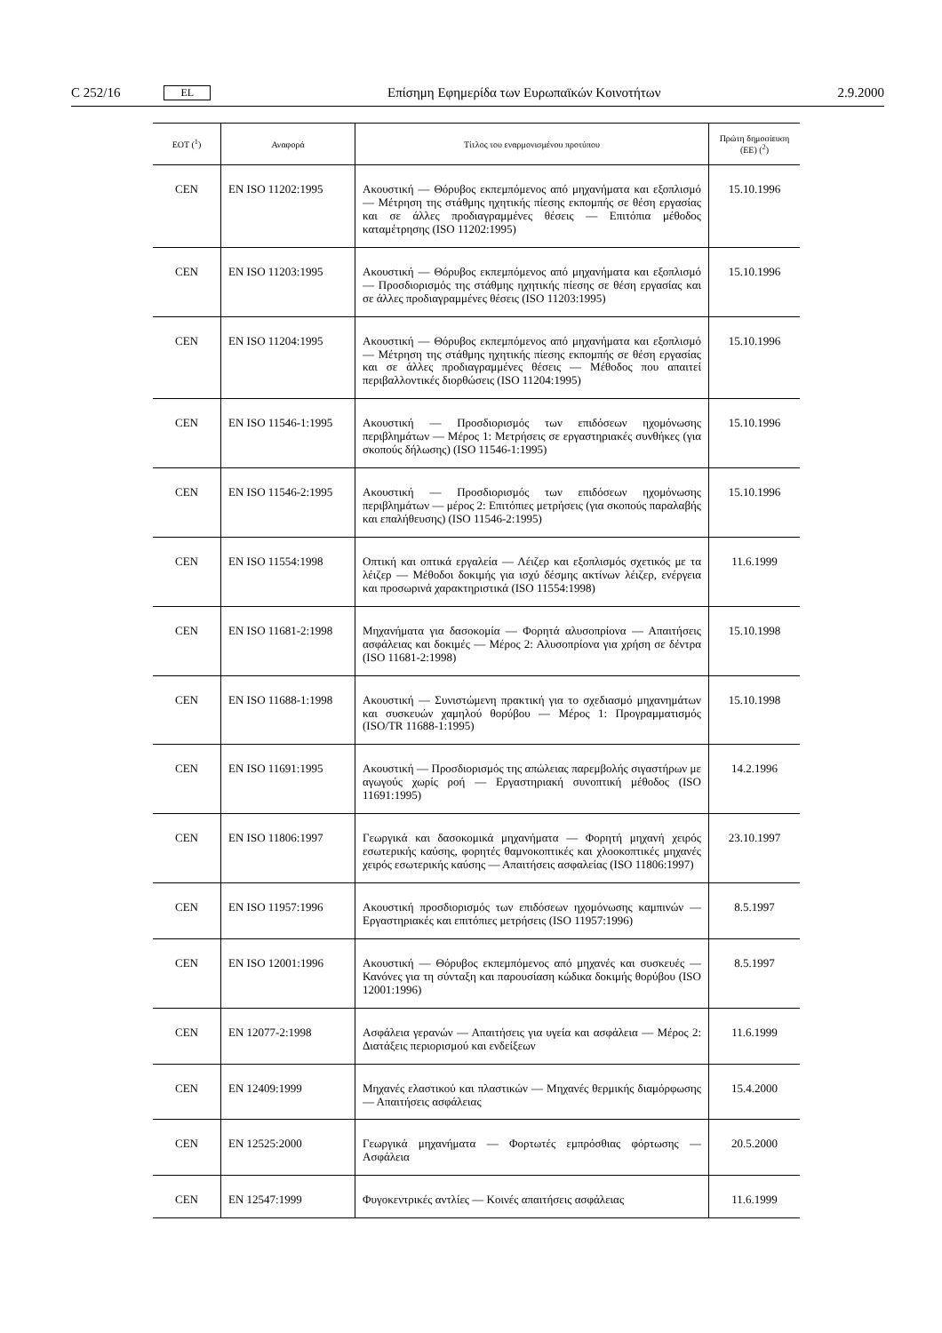C 252/16 EL Επίσημη Εφημερίδα των Ευρωπαϊκών Κοινοτήτων 2.9.2000
| ΕΟΤ (<sup>1</sup>) | Αναφορά | Τίτλος του εναρμονισμένου προτύπου | Πρώτη δημοσίευση (ΕΕ) (<sup>2</sup>) |
| --- | --- | --- | --- |
| CEN | EN ISO 11202:1995 | Ακουστική — Θόρυβος εκπεμπόμενος από μηχανήματα και εξοπλισμό — Μέτρηση της στάθμης ηχητικής πίεσης εκπομπής σε θέση εργασίας και σε άλλες προδιαγραμμένες θέσεις — Επιτόπια μέθοδος καταμέτρησης (ISO 11202:1995) | 15.10.1996 |
| CEN | EN ISO 11203:1995 | Ακουστική — Θόρυβος εκπεμπόμενος από μηχανήματα και εξοπλισμό — Προσδιορισμός της στάθμης ηχητικής πίεσης σε θέση εργασίας και σε άλλες προδιαγραμμένες θέσεις (ISO 11203:1995) | 15.10.1996 |
| CEN | EN ISO 11204:1995 | Ακουστική — Θόρυβος εκπεμπόμενος από μηχανήματα και εξοπλισμό — Μέτρηση της στάθμης ηχητικής πίεσης εκπομπής σε θέση εργασίας και σε άλλες προδιαγραμμένες θέσεις — Μέθοδος που απαιτεί περιβαλλοντικές διορθώσεις (ISO 11204:1995) | 15.10.1996 |
| CEN | EN ISO 11546-1:1995 | Ακουστική — Προσδιορισμός των επιδόσεων ηχομόνωσης περιβλημάτων — Μέρος 1: Μετρήσεις σε εργαστηριακές συνθήκες (για σκοπούς δήλωσης) (ISO 11546-1:1995) | 15.10.1996 |
| CEN | EN ISO 11546-2:1995 | Ακουστική — Προσδιορισμός των επιδόσεων ηχομόνωσης περιβλημάτων — μέρος 2: Επιτόπιες μετρήσεις (για σκοπούς παραλαβής και επαλήθευσης) (ISO 11546-2:1995) | 15.10.1996 |
| CEN | EN ISO 11554:1998 | Οπτική και οπτικά εργαλεία — Λέιζερ και εξοπλισμός σχετικός με τα λέιζερ — Μέθοδοι δοκιμής για ισχύ δέσμης ακτίνων λέιζερ, ενέργεια και προσωρινά χαρακτηριστικά (ISO 11554:1998) | 11.6.1999 |
| CEN | EN ISO 11681-2:1998 | Μηχανήματα για δασοκομία — Φορητά αλυσοπρίονα — Απαιτήσεις ασφάλειας και δοκιμές — Μέρος 2: Αλυσοπρίονα για χρήση σε δέντρα (ISO 11681-2:1998) | 15.10.1998 |
| CEN | EN ISO 11688-1:1998 | Ακουστική — Συνιστώμενη πρακτική για το σχεδιασμό μηχανημάτων και συσκευών χαμηλού θορύβου — Μέρος 1: Προγραμματισμός (ISO/TR 11688-1:1995) | 15.10.1998 |
| CEN | EN ISO 11691:1995 | Ακουστική — Προσδιορισμός της απώλειας παρεμβολής σιγαστήρων με αγωγούς χωρίς ροή — Εργαστηριακή συνοπτική μέθοδος (ISO 11691:1995) | 14.2.1996 |
| CEN | EN ISO 11806:1997 | Γεωργικά και δασοκομικά μηχανήματα — Φορητή μηχανή χειρός εσωτερικής καύσης, φορητές θαμνοκοπτικές και χλοοκοπτικές μηχανές χειρός εσωτερικής καύσης — Απαιτήσεις ασφαλείας (ISO 11806:1997) | 23.10.1997 |
| CEN | EN ISO 11957:1996 | Ακουστική προσδιορισμός των επιδόσεων ηχομόνωσης καμπινών — Εργαστηριακές και επιτόπιες μετρήσεις (ISO 11957:1996) | 8.5.1997 |
| CEN | EN ISO 12001:1996 | Ακουστική — Θόρυβος εκπεμπόμενος από μηχανές και συσκευές — Κανόνες για τη σύνταξη και παρουσίαση κώδικα δοκιμής θορύβου (ISO 12001:1996) | 8.5.1997 |
| CEN | EN 12077-2:1998 | Ασφάλεια γερανών — Απαιτήσεις για υγεία και ασφάλεια — Μέρος 2: Διατάξεις περιορισμού και ενδείξεων | 11.6.1999 |
| CEN | EN 12409:1999 | Μηχανές ελαστικού και πλαστικών — Μηχανές θερμικής διαμόρφωσης — Απαιτήσεις ασφάλειας | 15.4.2000 |
| CEN | EN 12525:2000 | Γεωργικά μηχανήματα — Φορτωτές εμπρόσθιας φόρτωσης — Ασφάλεια | 20.5.2000 |
| CEN | EN 12547:1999 | Φυγοκεντρικές αντλίες — Κοινές απαιτήσεις ασφάλειας | 11.6.1999 |